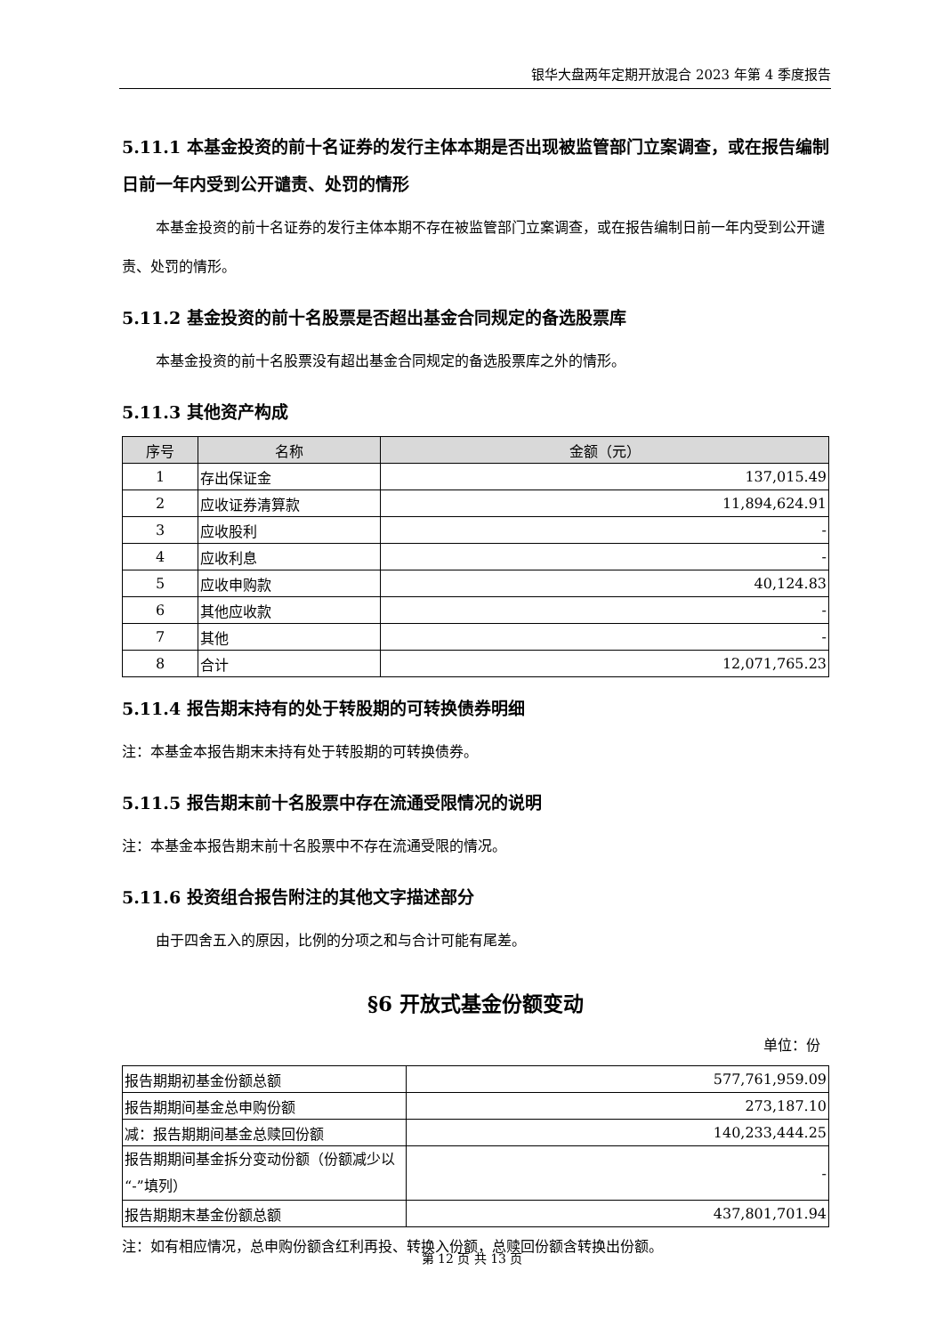银华大盘两年定期开放混合 2023 年第 4 季度报告
5.11.1 本基金投资的前十名证券的发行主体本期是否出现被监管部门立案调查，或在报告编制日前一年内受到公开谴责、处罚的情形
本基金投资的前十名证券的发行主体本期不存在被监管部门立案调查，或在报告编制日前一年内受到公开谴责、处罚的情形。
5.11.2 基金投资的前十名股票是否超出基金合同规定的备选股票库
本基金投资的前十名股票没有超出基金合同规定的备选股票库之外的情形。
5.11.3 其他资产构成
| 序号 | 名称 | 金额（元） |
| --- | --- | --- |
| 1 | 存出保证金 | 137,015.49 |
| 2 | 应收证券清算款 | 11,894,624.91 |
| 3 | 应收股利 | - |
| 4 | 应收利息 | - |
| 5 | 应收申购款 | 40,124.83 |
| 6 | 其他应收款 | - |
| 7 | 其他 | - |
| 8 | 合计 | 12,071,765.23 |
5.11.4 报告期末持有的处于转股期的可转换债券明细
注：本基金本报告期末未持有处于转股期的可转换债券。
5.11.5 报告期末前十名股票中存在流通受限情况的说明
注：本基金本报告期末前十名股票中不存在流通受限的情况。
5.11.6 投资组合报告附注的其他文字描述部分
由于四舍五入的原因，比例的分项之和与合计可能有尾差。
§6 开放式基金份额变动
单位：份
| 报告期期初基金份额总额 | 577,761,959.09 |
| 报告期期间基金总申购份额 | 273,187.10 |
| 减：报告期期间基金总赎回份额 | 140,233,444.25 |
| 报告期期间基金拆分变动份额（份额减少以“-”填列） | - |
| 报告期期末基金份额总额 | 437,801,701.94 |
注：如有相应情况，总申购份额含红利再投、转换入份额，总赎回份额含转换出份额。
第 12 页 共 13 页